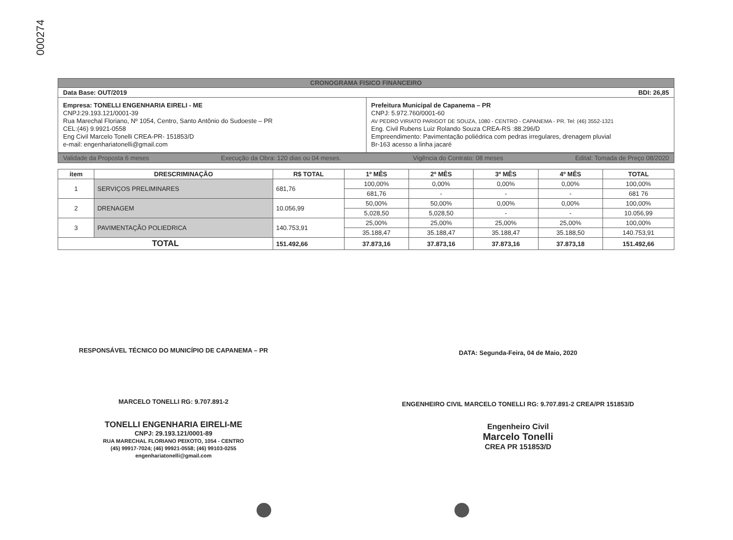000274
CRONOGRAMA FISICO FINANCEIRO
Data Base: OUT/2019 BDI: 26,85
Empresa: TONELLI ENGENHARIA EIRELI - ME
CNPJ:29.193.121/0001-39
Rua Marechal Floriano, Nº 1054, Centro, Santo Antônio do Sudoeste – PR
CEL:(46) 9.9921-0558
Eng Civil Marcelo Tonelli CREA-PR- 151853/D
e-mail: engenhariatonelli@gmail.com
Prefeitura Municipal de Capanema – PR
CNPJ: 5.972.760/0001-60
AV PEDRO VIRIATO PARIGOT DE SOUZA, 1080 - CENTRO - CAPANEMA - PR. Tel: (46) 3552-1321
Eng. Civil Rubens Luiz Rolando Souza CREA-RS :88.296/D
Empreendimento: Pavimentação poliédrica com pedras irregulares, drenagem pluvial
Br-163 acesso a linha jacaré
Validade da Proposta 6 meses Execução da Obra: 120 dias ou 04 meses. Vigência do Contrato: 08 meses Edital: Tomada de Preço 08/2020
| item | DRESCRIMINAÇÃO | R$ TOTAL | 1º MÊS | 2º MÊS | 3º MÊS | 4º MÊS | TOTAL |
| --- | --- | --- | --- | --- | --- | --- | --- |
| 1 | SERVIÇOS PRELIMINARES | 681,76 | 100,00% | 0,00% | 0,00% | 0,00% | 100,00% |
| | | | 681,76 | - | - | - | 681 76 |
| 2 | DRENAGEM | 10.056,99 | 50,00% | 50,00% | 0,00% | 0,00% | 100,00% |
| | | | 5,028,50 | 5,028,50 | - | - | 10.056,99 |
| 3 | PAVIMENTAÇÃO POLIEDRICA | 140.753,91 | 25,00% | 25,00% | 25,00% | 25,00% | 100,00% |
| | | | 35.188,47 | 35.188,47 | 35.188,47 | 35.188,50 | 140.753,91 |
| TOTAL | | 151.492,66 | 37.873,16 | 37.873,16 | 37.873,16 | 37.873,18 | 151.492,66 |
RESPONSÁVEL TÉCNICO DO MUNICÍPIO DE CAPANEMA – PR
MARCELO TONELLI RG: 9.707.891-2
TONELLI ENGENHARIA EIRELI-ME
CNPJ: 29.193.121/0001-89
RUA MARECHAL FLORIANO PEIXOTO, 1054 - CENTRO
(45) 99917-7024; (46) 99921-0558; (46) 99103-0255
engenhariatonelli@gmail.com
DATA: Segunda-Feira, 04 de Maio, 2020
ENGENHEIRO CIVIL MARCELO TONELLI RG: 9.707.891-2 CREA/PR 151853/D
Engenheiro Civil
Marcelo Tonelli
CREA PR 151853/D